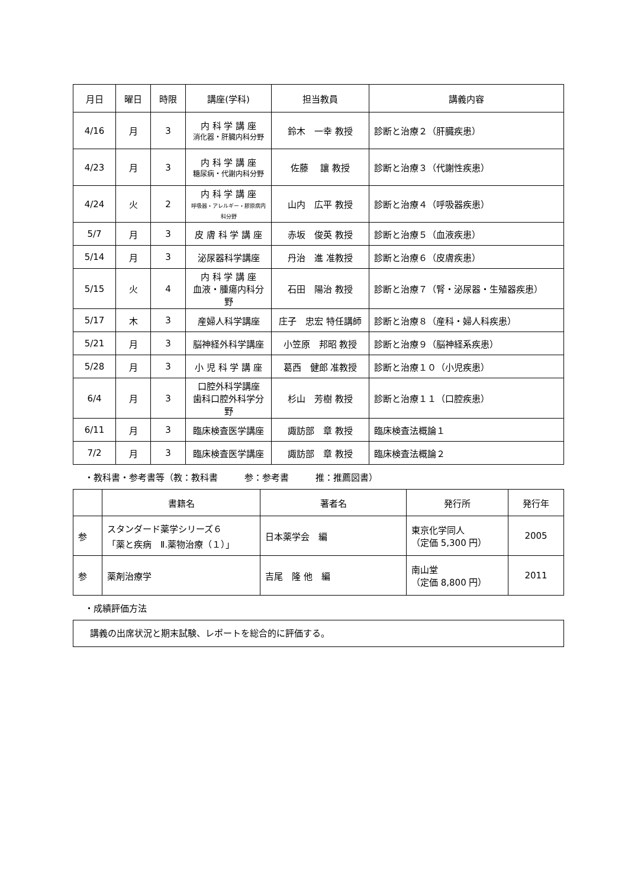| 月日 | 曜日 | 時限 | 講座(学科) | 担当教員 | 講義内容 |
| --- | --- | --- | --- | --- | --- |
| 4/16 | 月 | 3 | 内 科 学 講 座 消化器・肝臓内科分野 | 鈴木 一幸 教授 | 診断と治療２（肝臓疾患） |
| 4/23 | 月 | 3 | 内 科 学 講 座 糖尿病・代謝内科分野 | 佐藤 讓 教授 | 診断と治療３（代謝性疾患） |
| 4/24 | 火 | 2 | 内 科 学 講 座 呼吸器・アレルギー・膠原病内科分野 | 山内 広平 教授 | 診断と治療４（呼吸器疾患） |
| 5/7 | 月 | 3 | 皮 膚 科 学 講 座 | 赤坂 俊英 教授 | 診断と治療５（血液疾患） |
| 5/14 | 月 | 3 | 泌尿器科学講座 | 丹治 進 准教授 | 診断と治療６（皮膚疾患） |
| 5/15 | 火 | 4 | 内 科 学 講 座 血液・腫瘍内科分野 | 石田 陽治 教授 | 診断と治療７（腎・泌尿器・生殖器疾患） |
| 5/17 | 木 | 3 | 産婦人科学講座 | 庄子 忠宏 特任講師 | 診断と治療８（産科・婦人科疾患） |
| 5/21 | 月 | 3 | 脳神経外科学講座 | 小笠原 邦昭 教授 | 診断と治療９（脳神経系疾患） |
| 5/28 | 月 | 3 | 小 児 科 学 講 座 | 葛西 健郎 准教授 | 診断と治療１０（小児疾患） |
| 6/4 | 月 | 3 | 口腔外科学講座 歯科口腔外科学分野 | 杉山 芳樹 教授 | 診断と治療１１（口腔疾患） |
| 6/11 | 月 | 3 | 臨床検査医学講座 | 諏訪部 章 教授 | 臨床検査法概論１ |
| 7/2 | 月 | 3 | 臨床検査医学講座 | 諏訪部 章 教授 | 臨床検査法概論２ |
・教科書・参考書等（教：教科書　　　参：参考書　　　推：推薦図書）
| | 書籍名 | 著者名 | 発行所 | 発行年 |
| --- | --- | --- | --- | --- |
| 参 | スタンダード薬学シリーズ６ 「薬と疾病 Ⅱ.薬物治療（１）」 | 日本薬学会 編 | 東京化学同人 （定価 5,300 円） | 2005 |
| 参 | 薬剤治療学 | 吉尾 隆 他 編 | 南山堂 （定価 8,800 円） | 2011 |
・成績評価方法
講義の出席状況と期末試験、レポートを総合的に評価する。